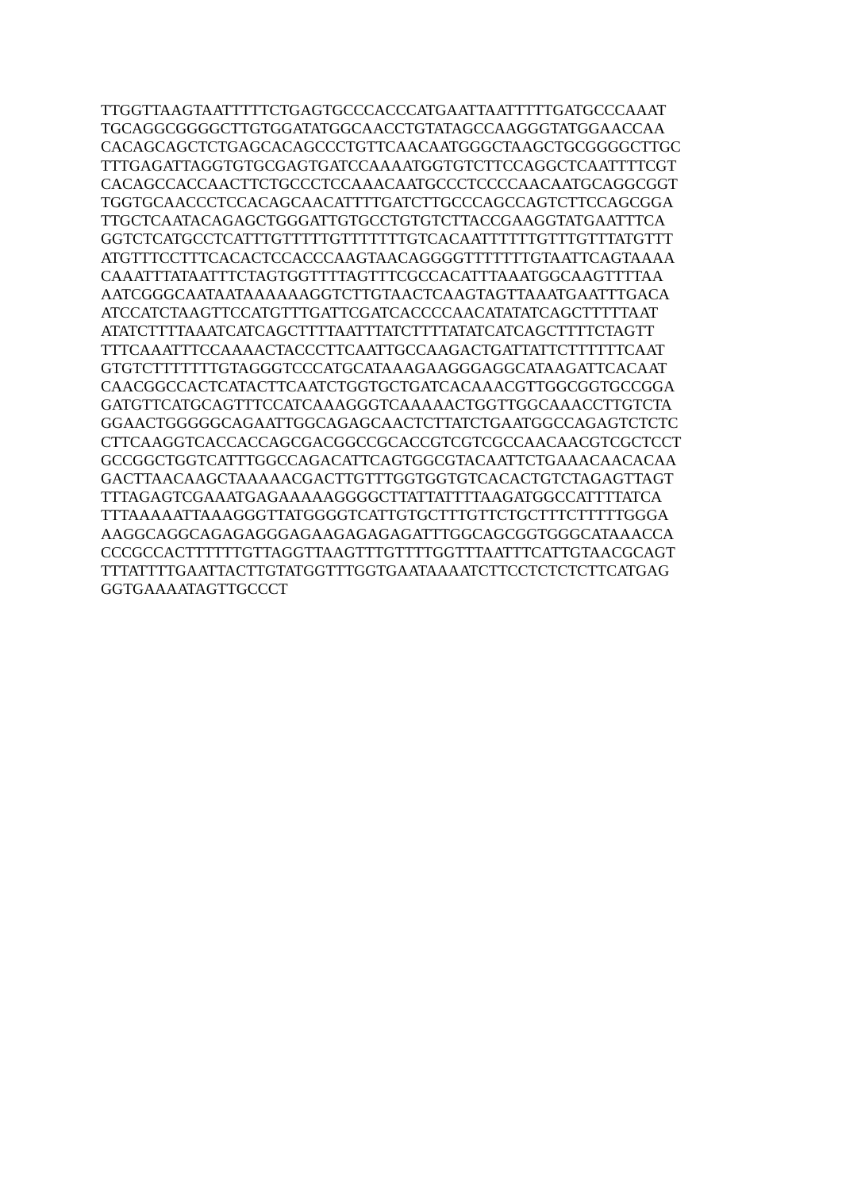TTGGTTAAGTAATTTTTCTGAGTGCCCACCCATGAATTAATTTTTGATGCCCAAAT TGCAGGCGGGGCTTGTGGATATGGCAACCTGTATAGCCAAGGGTATGGAACCAA CACAGCAGCTCTGAGCACAGCCCTGTTCAACAATGGGCTAAGCTGCGGGGCTTGC TTTGAGATTAGGTGTGCGAGTGATCCAAAATGGTGTCTTCCAGGCTCAATTTTCGT CACAGCCACCAACTTCTGCCCTCCAAACAATGCCCTCCCCAACAATGCAGGCGGT TGGTGCAACCCTCCACAGCAACATTTTGATCTTGCCCAGCCAGTCTTCCAGCGGA TTGCTCAATACAGAGCTGGGATTGTGCCTGTGTCTTACCGAAGGTATGAATTTCA GGTCTCATGCCTCATTTGTTTTTGTTTTTTTGTCACAATTTTTTGTTTGTTTATGTTT ATGTTTCCTTTCACACTCCACCCAAGTAACAGGGGTTTTTTTGTAATTCAGTAAAA CAAATTTATAATTTCTAGTGGTTTTAGTTTCGCCACATTTAAATGGCAAGTTTTAA AATCGGGCAATAATAAAAAAGGTCTTGTAACTCAAGTAGTTAAATGAATTTGACA ATCCATCTAAGTTCCATGTTTGATTCGATCACCCCAACATATATCAGCTTTTTAAT ATATCTTTTAAATCATCAGCTTTTAATTTATCTTTTATATCATCAGCTTTTCTAGTT TTTCAAATTTCCAAAACTACCCTTCAATTGCCAAGACTGATTATTCTTTTTTCAAT GTGTCTTTTTTTGTAGGGTCCCATGCATAAAGAAGGGAGGCATAAGATTCACAAT CAACGGCCACTCATACTTCAATCTGGTGCTGATCACAAACGTTGGCGGTGCCGGA GATGTTCATGCAGTTTCCATCAAAGGGTCAAAAACTGGTTGGCAAACCTTGTCTA GGAACTGGGGGCAGAATTGGCAGAGCAACTCTTATCTGAATGGCCAGAGTCTCTC CTTCAAGGTCACCACCAGCGACGGCCGCACCGTCGTCGCCAACAACGTCGCTCCT GCCGGCTGGTCATTTGGCCAGACATTCAGTGGCGTACAATTCTGAAACAACACAA GACTTAACAAGCTAAAAACGACTTGTTTGGTGGTGTCACACTGTCTAGAGTTAGT TTTAGAGTCGAAATGAGAAAAAGGGGCTTATTATTTTAAGATGGCCATTTTATCA TTTAAAAATTAAAGGGTTATGGGGTCATTGTGCTTTGTTCTGCTTTCTTTTTGGGA AAGGCAGGCAGAGAGGGAGAAGAGAGAGATTTGGCAGCGGTGGGCATAAACCA CCCGCCACTTTTTTGTTAGGTTAAGTTTGTTTTGGTTTAATTTCATTGTAACGCAGT TTTATTTTGAATTACTTGTATGGTTTGGTGAATAAAATCTTCCTCTCTCTTCATGAG GGTGAAAATAGTTGCCCT